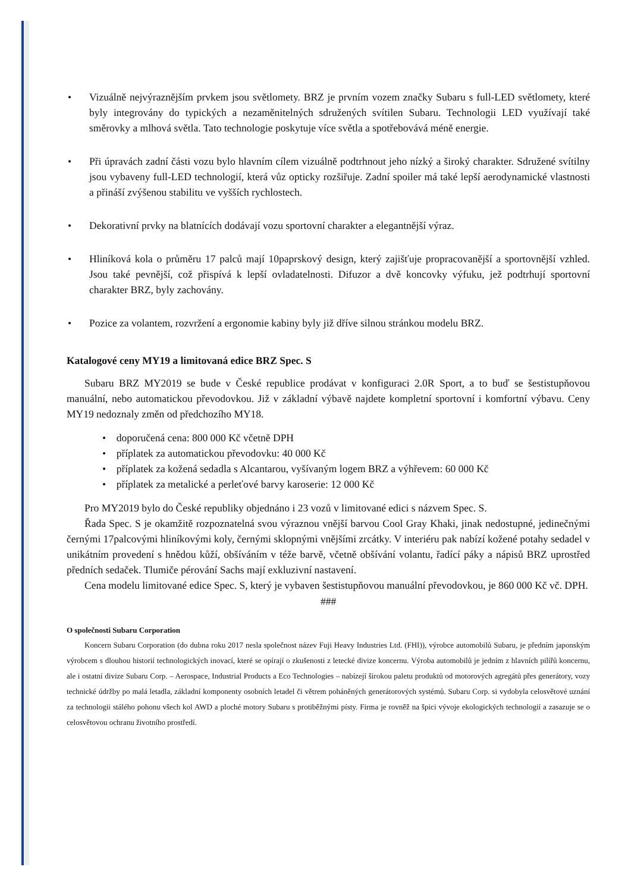• Vizuálně nejvýraznějším prvkem jsou světlomety. BRZ je prvním vozem značky Subaru s full-LED světlomety, které byly integrovány do typických a nezaměnitelných sdružených svítilen Subaru. Technologii LED využívají také směrovky a mlhová světla. Tato technologie poskytuje více světla a spotřebovává méně energie.
• Při úpravách zadní části vozu bylo hlavním cílem vizuálně podtrhnout jeho nízký a široký charakter. Sdružené svítilny jsou vybaveny full-LED technologií, která vůz opticky rozšiřuje. Zadní spoiler má také lepší aerodynamické vlastnosti a přináší zvýšenou stabilitu ve vyšších rychlostech.
• Dekorativní prvky na blatnících dodávají vozu sportovní charakter a elegantnější výraz.
• Hliníková kola o průměru 17 palců mají 10paprskový design, který zajišťuje propracovanější a sportovnější vzhled. Jsou také pevnější, což přispívá k lepší ovladatelnosti. Difuzor a dvě koncovky výfuku, jež podtrhují sportovní charakter BRZ, byly zachovány.
• Pozice za volantem, rozvržení a ergonomie kabiny byly již dříve silnou stránkou modelu BRZ.
Katalogové ceny MY19 a limitovaná edice BRZ Spec. S
Subaru BRZ MY2019 se bude v České republice prodávat v konfiguraci 2.0R Sport, a to buď se šestistupňovou manuální, nebo automatickou převodovkou. Již v základní výbavě najdete kompletní sportovní i komfortní výbavu. Ceny MY19 nedoznaly změn od předchozího MY18.
• doporučená cena: 800 000 Kč včetně DPH
• příplatek za automatickou převodovku: 40 000 Kč
• příplatek za kožená sedadla s Alcantarou, vyšívaným logem BRZ a výhřevem: 60 000 Kč
• příplatek za metalické a perleťové barvy karoserie: 12 000 Kč
Pro MY2019 bylo do České republiky objednáno i 23 vozů v limitované edici s názvem Spec. S.
Řada Spec. S je okamžitě rozpoznatelná svou výraznou vnější barvou Cool Gray Khaki, jinak nedostupné, jedinečnými černými 17palcovými hliníkovými koly, černými sklopnými vnějšími zrcátky. V interiéru pak nabízí kožené potahy sedadel v unikátním provedení s hnědou kůží, obšíváním v téže barvě, včetně obšívání volantu, řadící páky a nápisů BRZ uprostřed předních sedaček. Tlumiče pérování Sachs mají exkluzivní nastavení.
Cena modelu limitované edice Spec. S, který je vybaven šestistupňovou manuální převodovkou, je 860 000 Kč vč. DPH.
###
O společnosti Subaru Corporation
Koncern Subaru Corporation (do dubna roku 2017 nesla společnost název Fuji Heavy Industries Ltd. (FHI)), výrobce automobilů Subaru, je předním japonským výrobcem s dlouhou historií technologických inovací, které se opírají o zkušenosti z letecké divize koncernu. Výroba automobilů je jedním z hlavních pilířů koncernu, ale i ostatní divize Subaru Corp. – Aerospace, Industrial Products a Eco Technologies – nabízejí širokou paletu produktů od motorových agregátů přes generátory, vozy technické údržby po malá letadla, základní komponenty osobních letadel či větrem poháněných generátorových systémů. Subaru Corp. si vydobyla celosvětové uznání za technologii stálého pohonu všech kol AWD a ploché motory Subaru s protiběžnými písty. Firma je rovněž na špici vývoje ekologických technologií a zasazuje se o celosvětovou ochranu životního prostředí.